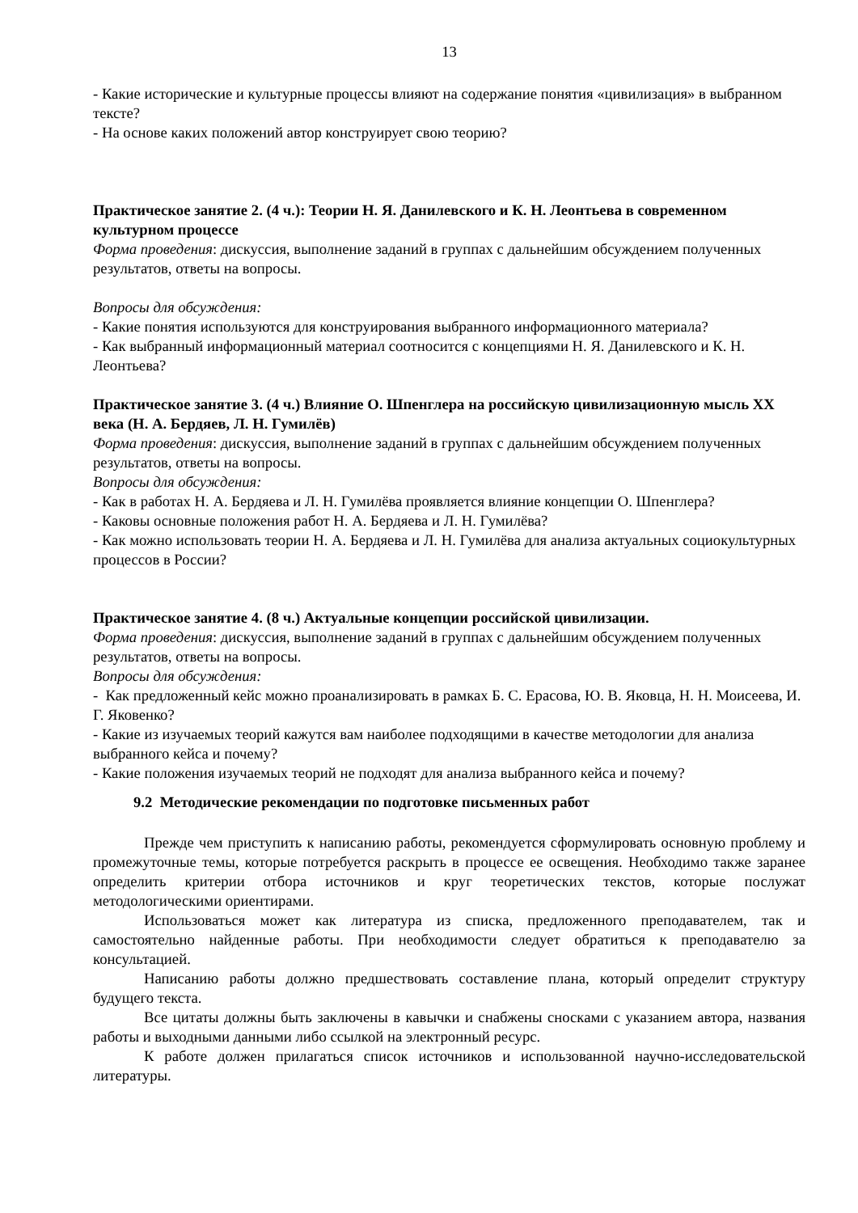13
- Какие исторические и культурные процессы влияют на содержание понятия «цивилизация» в выбранном тексте?
- На основе каких положений автор конструирует свою теорию?
Практическое занятие 2. (4 ч.): Теории Н. Я. Данилевского и К. Н. Леонтьева в современном культурном процессе
Форма проведения: дискуссия, выполнение заданий в группах с дальнейшим обсуждением полученных результатов, ответы на вопросы.
Вопросы для обсуждения:
- Какие понятия используются для конструирования выбранного информационного материала?
- Как выбранный информационный материал соотносится с концепциями Н. Я. Данилевского и К. Н. Леонтьева?
Практическое занятие 3. (4 ч.) Влияние О. Шпенглера на российскую цивилизационную мысль XX века (Н. А. Бердяев, Л. Н. Гумилёв)
Форма проведения: дискуссия, выполнение заданий в группах с дальнейшим обсуждением полученных результатов, ответы на вопросы.
Вопросы для обсуждения:
- Как в работах Н. А. Бердяева и Л. Н. Гумилёва проявляется влияние концепции О. Шпенглера?
- Каковы основные положения работ Н. А. Бердяева и Л. Н. Гумилёва?
- Как можно использовать теории Н. А. Бердяева и Л. Н. Гумилёва для анализа актуальных социокультурных процессов в России?
Практическое занятие 4. (8 ч.) Актуальные концепции российской цивилизации.
Форма проведения: дискуссия, выполнение заданий в группах с дальнейшим обсуждением полученных результатов, ответы на вопросы.
Вопросы для обсуждения:
- Как предложенный кейс можно проанализировать в рамках Б. С. Ерасова, Ю. В. Яковца, Н. Н. Моисеева, И. Г. Яковенко?
- Какие из изучаемых теорий кажутся вам наиболее подходящими в качестве методологии для анализа выбранного кейса и почему?
- Какие положения изучаемых теорий не подходят для анализа выбранного кейса и почему?
9.2 Методические рекомендации по подготовке письменных работ
Прежде чем приступить к написанию работы, рекомендуется сформулировать основную проблему и промежуточные темы, которые потребуется раскрыть в процессе ее освещения. Необходимо также заранее определить критерии отбора источников и круг теоретических текстов, которые послужат методологическими ориентирами.
Использоваться может как литература из списка, предложенного преподавателем, так и самостоятельно найденные работы. При необходимости следует обратиться к преподавателю за консультацией.
Написанию работы должно предшествовать составление плана, который определит структуру будущего текста.
Все цитаты должны быть заключены в кавычки и снабжены сносками с указанием автора, названия работы и выходными данными либо ссылкой на электронный ресурс.
К работе должен прилагаться список источников и использованной научно-исследовательской литературы.